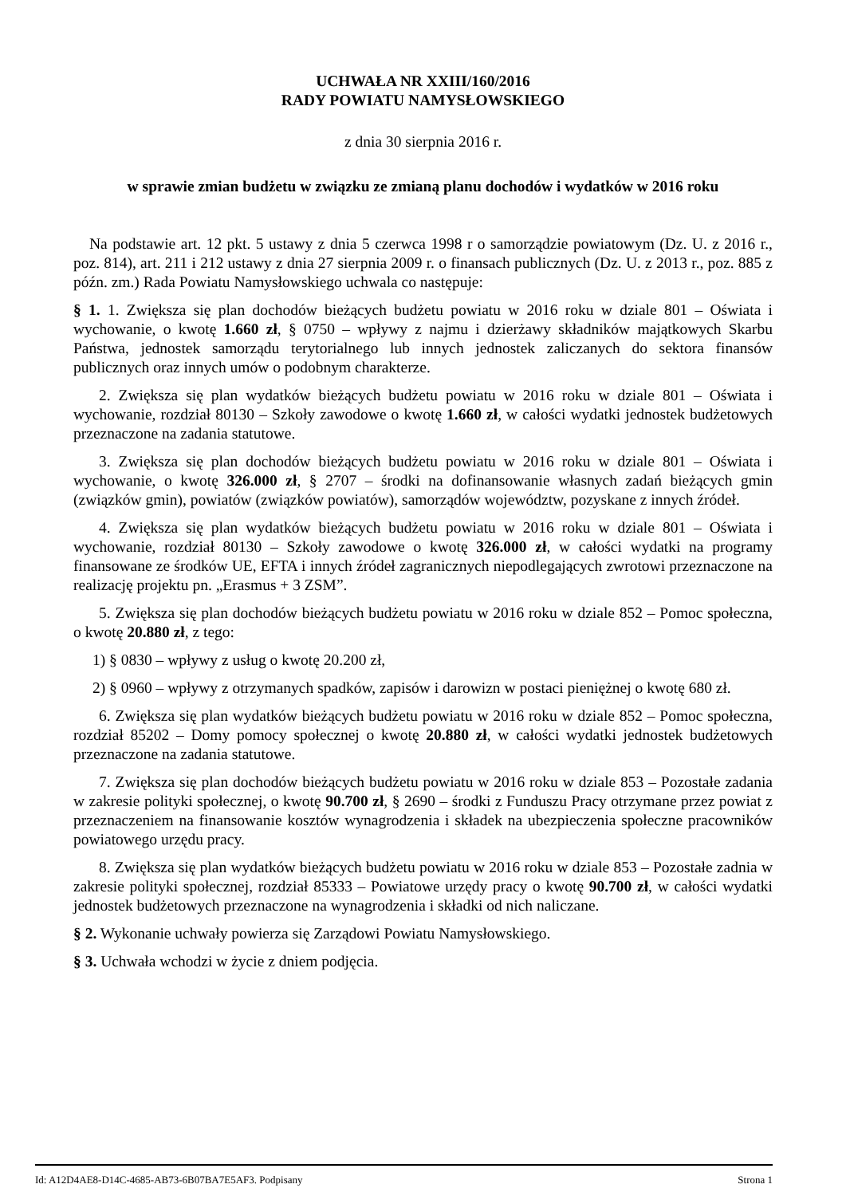UCHWAŁA NR XXIII/160/2016
RADY POWIATU NAMYSŁOWSKIEGO
z dnia 30 sierpnia 2016 r.
w sprawie zmian budżetu w związku ze zmianą planu dochodów i wydatków w 2016 roku
Na podstawie art. 12 pkt. 5 ustawy z dnia 5 czerwca 1998 r o samorządzie powiatowym (Dz. U. z 2016 r., poz. 814), art. 211 i 212 ustawy z dnia 27 sierpnia 2009 r. o finansach publicznych (Dz. U. z 2013 r., poz. 885 z późn. zm.) Rada Powiatu Namysłowskiego uchwala co następuje:
§ 1. 1. Zwiększa się plan dochodów bieżących budżetu powiatu w 2016 roku w dziale 801 – Oświata i wychowanie, o kwotę 1.660 zł, § 0750 – wpływy z najmu i dzierżawy składników majątkowych Skarbu Państwa, jednostek samorządu terytorialnego lub innych jednostek zaliczanych do sektora finansów publicznych oraz innych umów o podobnym charakterze.
2. Zwiększa się plan wydatków bieżących budżetu powiatu w 2016 roku w dziale 801 – Oświata i wychowanie, rozdział 80130 – Szkoły zawodowe o kwotę 1.660 zł, w całości wydatki jednostek budżetowych przeznaczone na zadania statutowe.
3. Zwiększa się plan dochodów bieżących budżetu powiatu w 2016 roku w dziale 801 – Oświata i wychowanie, o kwotę 326.000 zł, § 2707 – środki na dofinansowanie własnych zadań bieżących gmin (związków gmin), powiatów (związków powiatów), samorządów województw, pozyskane z innych źródeł.
4. Zwiększa się plan wydatków bieżących budżetu powiatu w 2016 roku w dziale 801 – Oświata i wychowanie, rozdział 80130 – Szkoły zawodowe o kwotę 326.000 zł, w całości wydatki na programy finansowane ze środków UE, EFTA i innych źródeł zagranicznych niepodlegających zwrotowi przeznaczone na realizację projektu pn. „Erasmus + 3 ZSM”.
5. Zwiększa się plan dochodów bieżących budżetu powiatu w 2016 roku w dziale 852 – Pomoc społeczna, o kwotę 20.880 zł, z tego:
1) § 0830 – wpływy z usług o kwotę 20.200 zł,
2) § 0960 – wpływy z otrzymanych spadków, zapisów i darowizn w postaci pieniężnej o kwotę 680 zł.
6. Zwiększa się plan wydatków bieżących budżetu powiatu w 2016 roku w dziale 852 – Pomoc społeczna, rozdział 85202 – Domy pomocy społecznej o kwotę 20.880 zł, w całości wydatki jednostek budżetowych przeznaczone na zadania statutowe.
7. Zwiększa się plan dochodów bieżących budżetu powiatu w 2016 roku w dziale 853 – Pozostałe zadania w zakresie polityki społecznej, o kwotę 90.700 zł, § 2690 – środki z Funduszu Pracy otrzymane przez powiat z przeznaczeniem na finansowanie kosztów wynagrodzenia i składek na ubezpieczenia społeczne pracowników powiatowego urzędu pracy.
8. Zwiększa się plan wydatków bieżących budżetu powiatu w 2016 roku w dziale 853 – Pozostałe zadnia w zakresie polityki społecznej, rozdział 85333 – Powiatowe urzędy pracy o kwotę 90.700 zł, w całości wydatki jednostek budżetowych przeznaczone na wynagrodzenia i składki od nich naliczane.
§ 2. Wykonanie uchwały powierza się Zarządowi Powiatu Namysłowskiego.
§ 3. Uchwała wchodzi w życie z dniem podjęcia.
Id: A12D4AE8-D14C-4685-AB73-6B07BA7E5AF3. Podpisany Strona 1